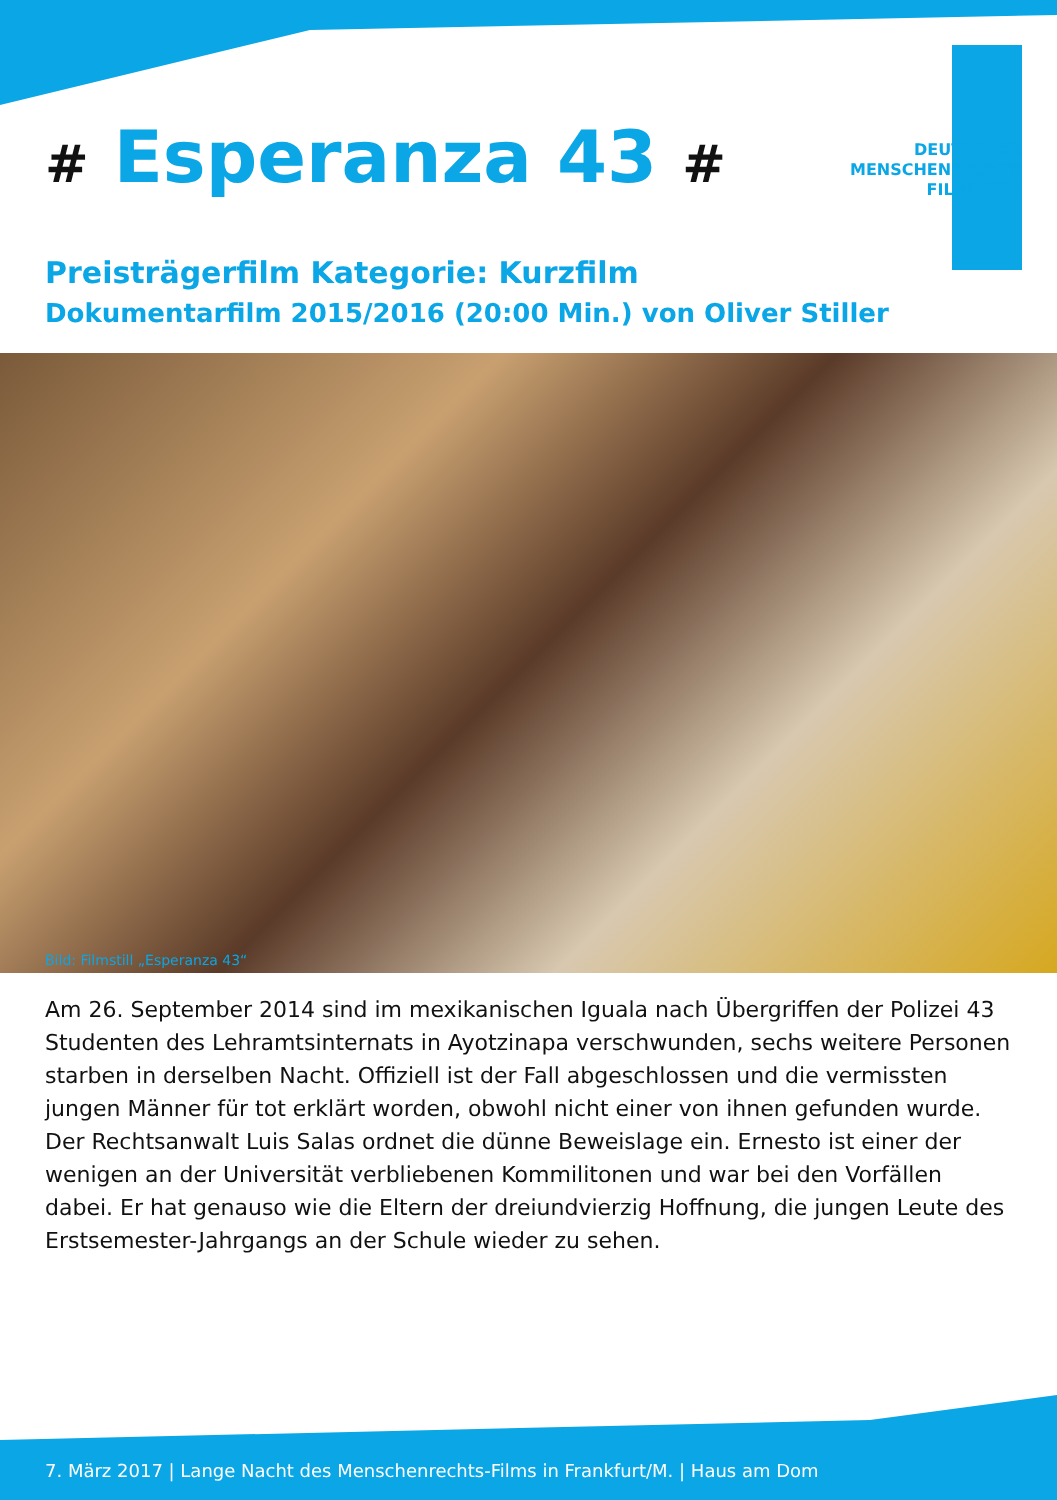# Esperanza 43 #
DEUTSCHER
MENSCHENRECHTS
FILMPREIS
Preisträgerfilm Kategorie: Kurzfilm
Dokumentarfilm 2015/2016 (20:00 Min.) von Oliver Stiller
Bild: Filmstill „Esperanza 43“
Am 26. September 2014 sind im mexikanischen Iguala nach Übergriffen der Polizei 43 Studenten des Lehramtsinternats in Ayotzinapa verschwunden, sechs weitere Personen starben in derselben Nacht. Offiziell ist der Fall abgeschlossen und die vermissten jungen Männer für tot erklärt worden, obwohl nicht einer von ihnen gefunden wurde. Der Rechtsanwalt Luis Salas ordnet die dünne Beweislage ein. Ernesto ist einer der wenigen an der Universität verbliebenen Kommilitonen und war bei den Vorfällen dabei. Er hat genauso wie die Eltern der dreiundvierzig Hoffnung, die jungen Leute des Erstsemester-Jahrgangs an der Schule wieder zu sehen.
7. März 2017 | Lange Nacht des Menschenrechts-Films in Frankfurt/M. | Haus am Dom